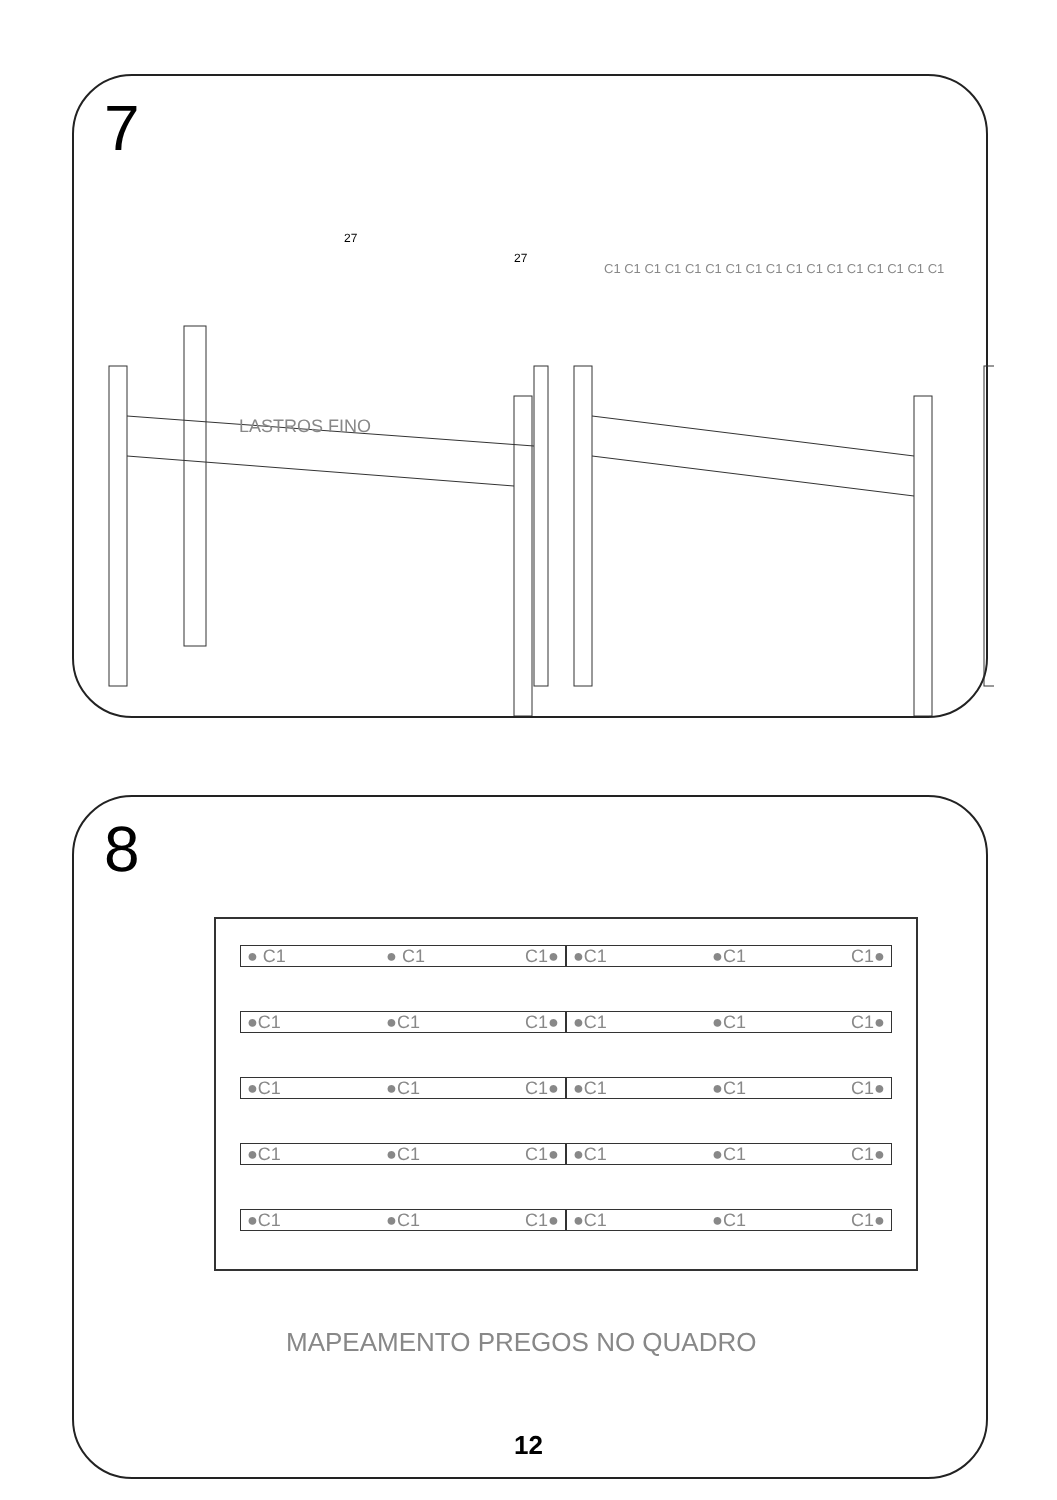7
27
27
LASTROS FINO
C1 C1 C1 C1 C1 C1 C1 C1 C1 C1 C1 C1 C1 C1 C1 C1 C1
8
● C1 ● C1 C1● ●C1 ●C1 C1●
●C1 ●C1 C1● ●C1 ●C1 C1●
●C1 ●C1 C1● ●C1 ●C1 C1●
●C1 ●C1 C1● ●C1 ●C1 C1●
●C1 ●C1 C1● ●C1 ●C1 C1●
MAPEAMENTO PREGOS NO QUADRO
12